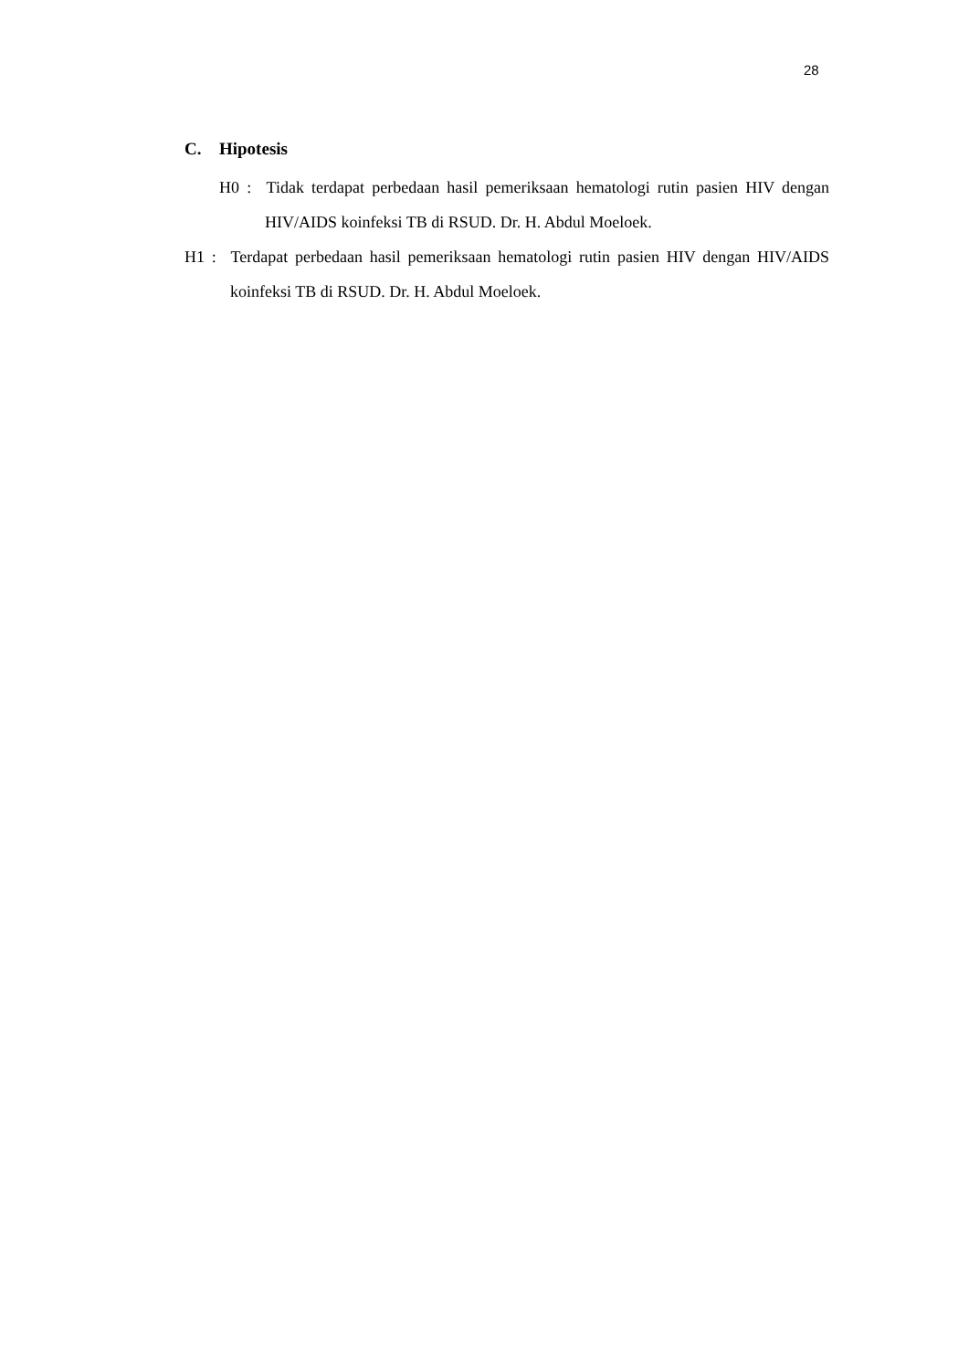28
C. Hipotesis
H0 : Tidak terdapat perbedaan hasil pemeriksaan hematologi rutin pasien HIV dengan HIV/AIDS koinfeksi TB di RSUD. Dr. H. Abdul Moeloek.
H1 : Terdapat perbedaan hasil pemeriksaan hematologi rutin pasien HIV dengan HIV/AIDS koinfeksi TB di RSUD. Dr. H. Abdul Moeloek.